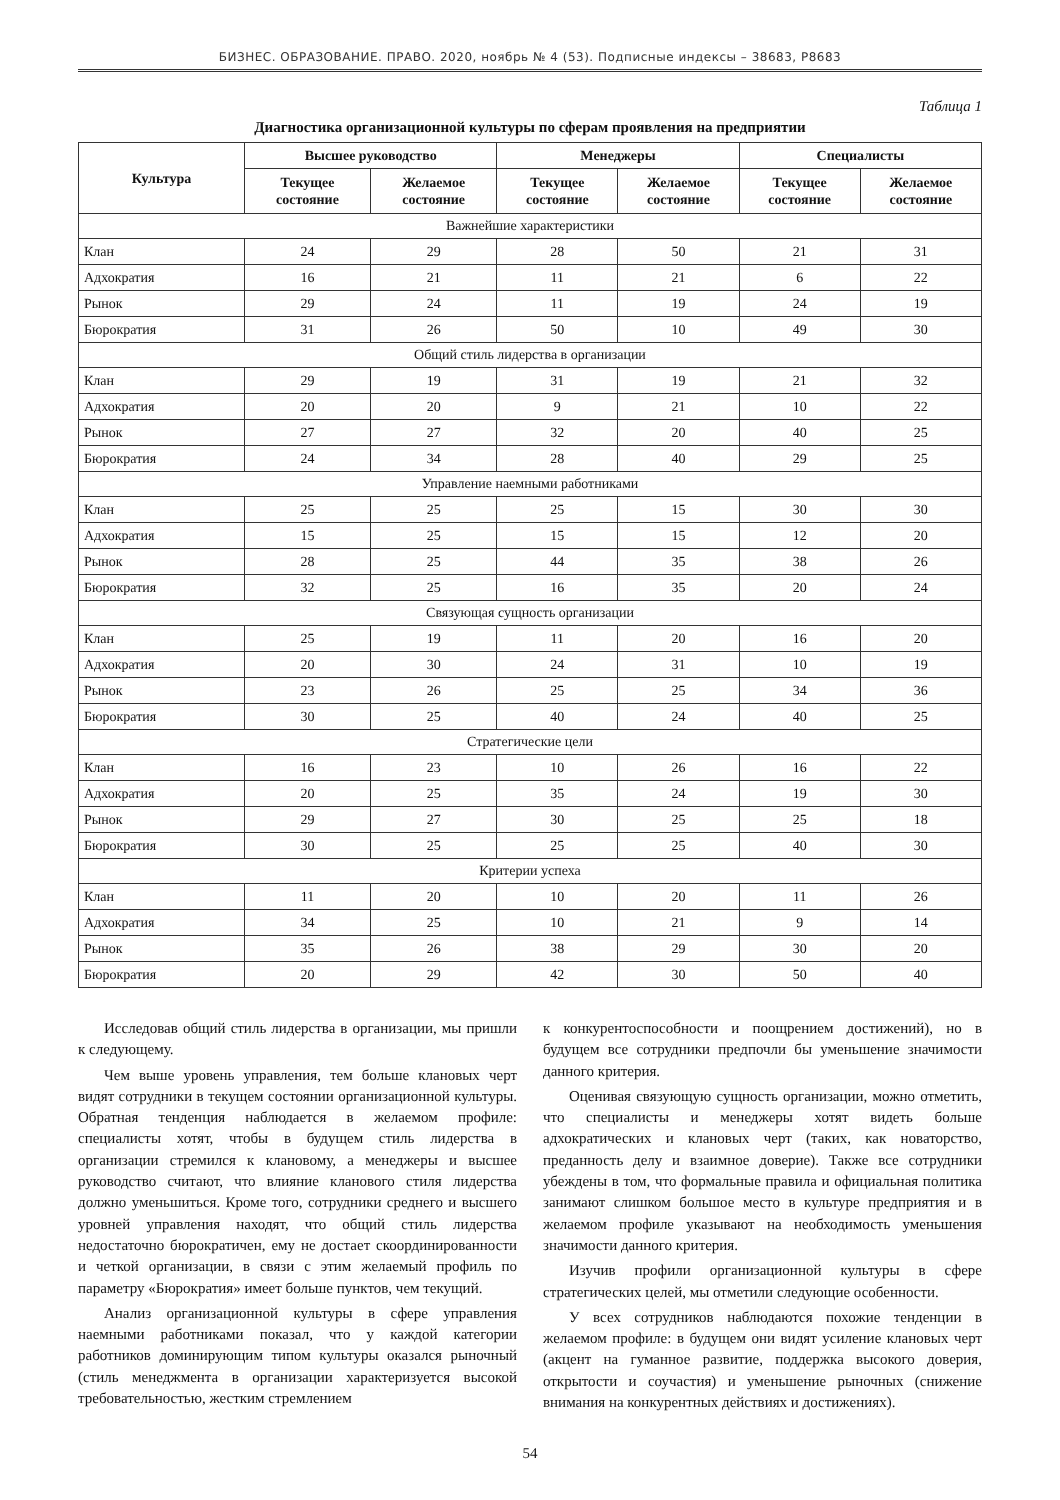БИЗНЕС. ОБРАЗОВАНИЕ. ПРАВО. 2020, ноябрь № 4 (53). Подписные индексы – 38683, Р8683
Таблица 1
Диагностика организационной культуры по сферам проявления на предприятии
| Культура | Высшее руководство | | Менеджеры | | Специалисты | |
| --- | --- | --- | --- | --- | --- | --- |
| | Текущее состояние | Желаемое состояние | Текущее состояние | Желаемое состояние | Текущее состояние | Желаемое состояние |
| Важнейшие характеристики | | | | | | |
| Клан | 24 | 29 | 28 | 50 | 21 | 31 |
| Адхократия | 16 | 21 | 11 | 21 | 6 | 22 |
| Рынок | 29 | 24 | 11 | 19 | 24 | 19 |
| Бюрократия | 31 | 26 | 50 | 10 | 49 | 30 |
| Общий стиль лидерства в организации | | | | | | |
| Клан | 29 | 19 | 31 | 19 | 21 | 32 |
| Адхократия | 20 | 20 | 9 | 21 | 10 | 22 |
| Рынок | 27 | 27 | 32 | 20 | 40 | 25 |
| Бюрократия | 24 | 34 | 28 | 40 | 29 | 25 |
| Управление наемными работниками | | | | | | |
| Клан | 25 | 25 | 25 | 15 | 30 | 30 |
| Адхократия | 15 | 25 | 15 | 15 | 12 | 20 |
| Рынок | 28 | 25 | 44 | 35 | 38 | 26 |
| Бюрократия | 32 | 25 | 16 | 35 | 20 | 24 |
| Связующая сущность организации | | | | | | |
| Клан | 25 | 19 | 11 | 20 | 16 | 20 |
| Адхократия | 20 | 30 | 24 | 31 | 10 | 19 |
| Рынок | 23 | 26 | 25 | 25 | 34 | 36 |
| Бюрократия | 30 | 25 | 40 | 24 | 40 | 25 |
| Стратегические цели | | | | | | |
| Клан | 16 | 23 | 10 | 26 | 16 | 22 |
| Адхократия | 20 | 25 | 35 | 24 | 19 | 30 |
| Рынок | 29 | 27 | 30 | 25 | 25 | 18 |
| Бюрократия | 30 | 25 | 25 | 25 | 40 | 30 |
| Критерии успеха | | | | | | |
| Клан | 11 | 20 | 10 | 20 | 11 | 26 |
| Адхократия | 34 | 25 | 10 | 21 | 9 | 14 |
| Рынок | 35 | 26 | 38 | 29 | 30 | 20 |
| Бюрократия | 20 | 29 | 42 | 30 | 50 | 40 |
Исследовав общий стиль лидерства в организации, мы пришли к следующему.
Чем выше уровень управления, тем больше клановых черт видят сотрудники в текущем состоянии организационной культуры. Обратная тенденция наблюдается в желаемом профиле: специалисты хотят, чтобы в будущем стиль лидерства в организации стремился к клановому, а менеджеры и высшее руководство считают, что влияние кланового стиля лидерства должно уменьшиться. Кроме того, сотрудники среднего и высшего уровней управления находят, что общий стиль лидерства недостаточно бюрократичен, ему не достает скоординированности и четкой организации, в связи с этим желаемый профиль по параметру «Бюрократия» имеет больше пунктов, чем текущий.
Анализ организационной культуры в сфере управления наемными работниками показал, что у каждой категории работников доминирующим типом культуры оказался рыночный (стиль менеджмента в организации характеризуется высокой требовательностью, жестким стремлением
к конкурентоспособности и поощрением достижений), но в будущем все сотрудники предпочли бы уменьшение значимости данного критерия.
Оценивая связующую сущность организации, можно отметить, что специалисты и менеджеры хотят видеть больше адхократических и клановых черт (таких, как новаторство, преданность делу и взаимное доверие). Также все сотрудники убеждены в том, что формальные правила и официальная политика занимают слишком большое место в культуре предприятия и в желаемом профиле указывают на необходимость уменьшения значимости данного критерия.
Изучив профили организационной культуры в сфере стратегических целей, мы отметили следующие особенности.
У всех сотрудников наблюдаются похожие тенденции в желаемом профиле: в будущем они видят усиление клановых черт (акцент на гуманное развитие, поддержка высокого доверия, открытости и соучастия) и уменьшение рыночных (снижение внимания на конкурентных действиях и достижениях).
54